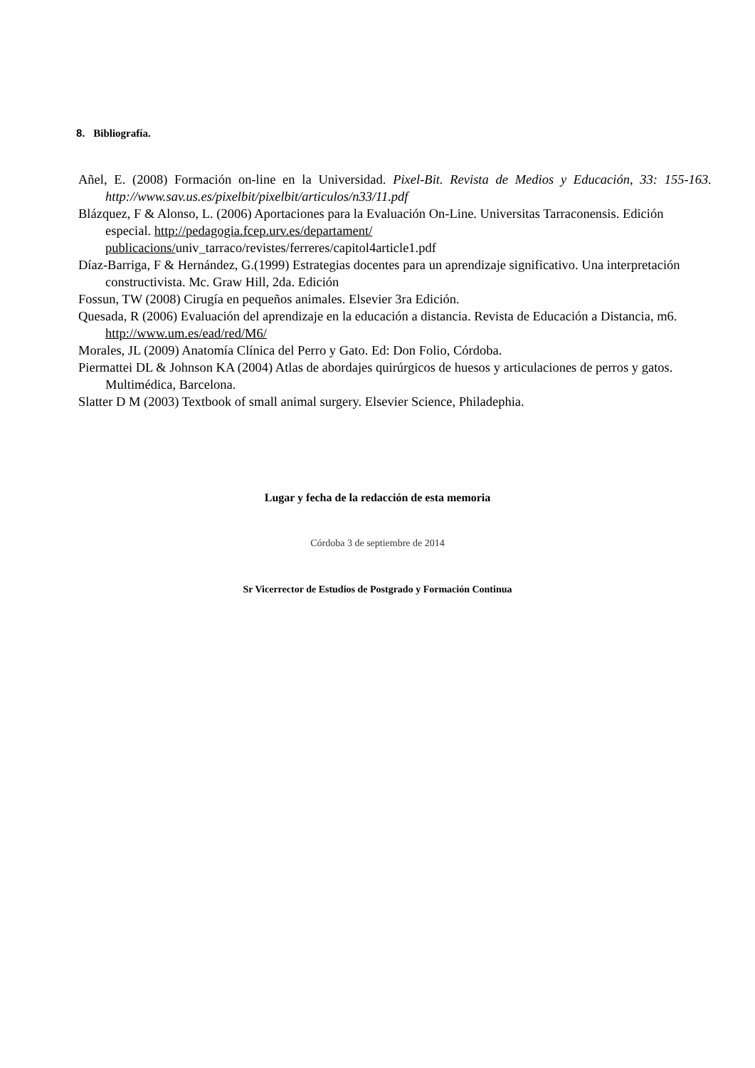8. Bibliografía.
Añel, E. (2008) Formación on-line en la Universidad. Pixel-Bit. Revista de Medios y Educación, 33: 155-163. http://www.sav.us.es/pixelbit/pixelbit/articulos/n33/11.pdf
Blázquez, F & Alonso, L. (2006) Aportaciones para la Evaluación On-Line. Universitas Tarraconensis. Edición especial. http://pedagogia.fcep.urv.es/departament/
publicacions/univ_tarraco/revistes/ferreres/capitol4article1.pdf
Díaz-Barriga, F & Hernández, G.(1999) Estrategias docentes para un aprendizaje significativo. Una interpretación constructivista. Mc. Graw Hill, 2da. Edición
Fossun, TW (2008) Cirugía en pequeños animales. Elsevier 3ra Edición.
Quesada, R (2006) Evaluación del aprendizaje en la educación a distancia. Revista de Educación a Distancia, m6. http://www.um.es/ead/red/M6/
Morales, JL (2009) Anatomía Clínica del Perro y Gato. Ed: Don Folio, Córdoba.
Piermattei DL & Johnson KA (2004) Atlas de abordajes quirúrgicos de huesos y articulaciones de perros y gatos. Multimédica, Barcelona.
Slatter D M (2003) Textbook of small animal surgery. Elsevier Science, Philadephia.
Lugar y fecha de la redacción de esta memoria
Córdoba 3 de septiembre de 2014
Sr Vicerrector de Estudios de Postgrado y Formación Continua